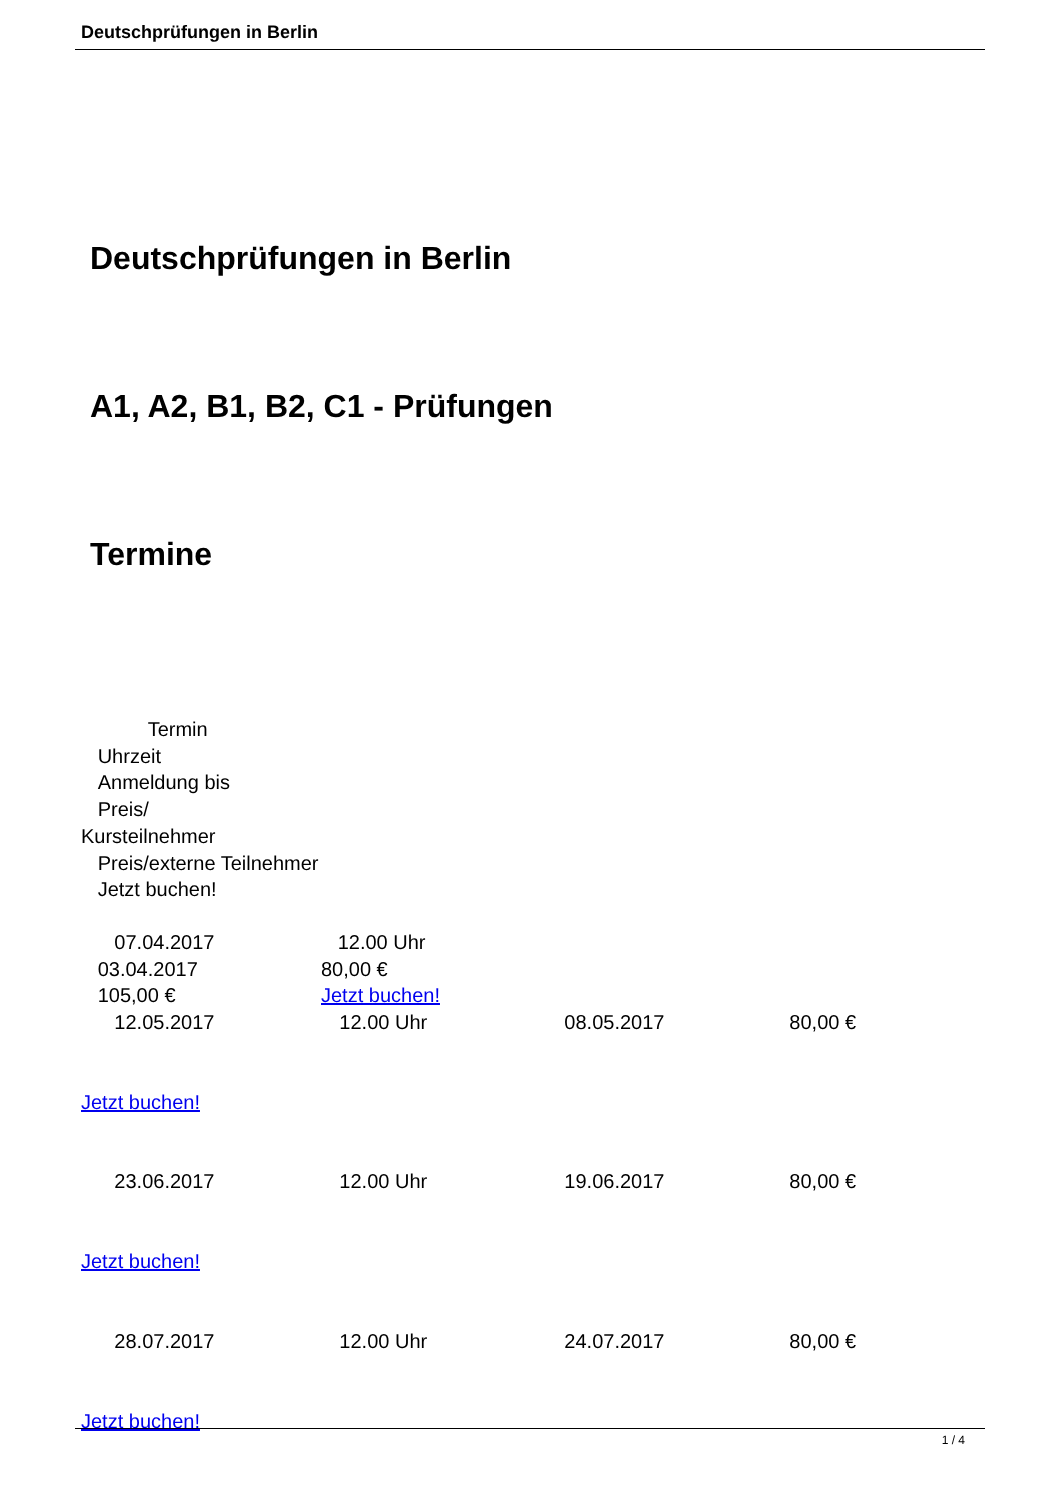Deutschprüfungen in Berlin
Deutschprüfungen in Berlin
A1, A2, B1, B2, C1 - Prüfungen
Termine
Termin
Uhrzeit
Anmeldung bis
Preis/
Kursteilnehmer
Preis/externe Teilnehmer
Jetzt buchen!
07.04.2017 12.00 Uhr
03.04.2017 80,00 €
105,00 € Jetzt buchen!
12.05.2017 12.00 Uhr 08.05.2017 80,00 €
Jetzt buchen!
23.06.2017 12.00 Uhr 19.06.2017 80,00 €
Jetzt buchen!
28.07.2017 12.00 Uhr 24.07.2017 80,00 €
Jetzt buchen!
1 / 4